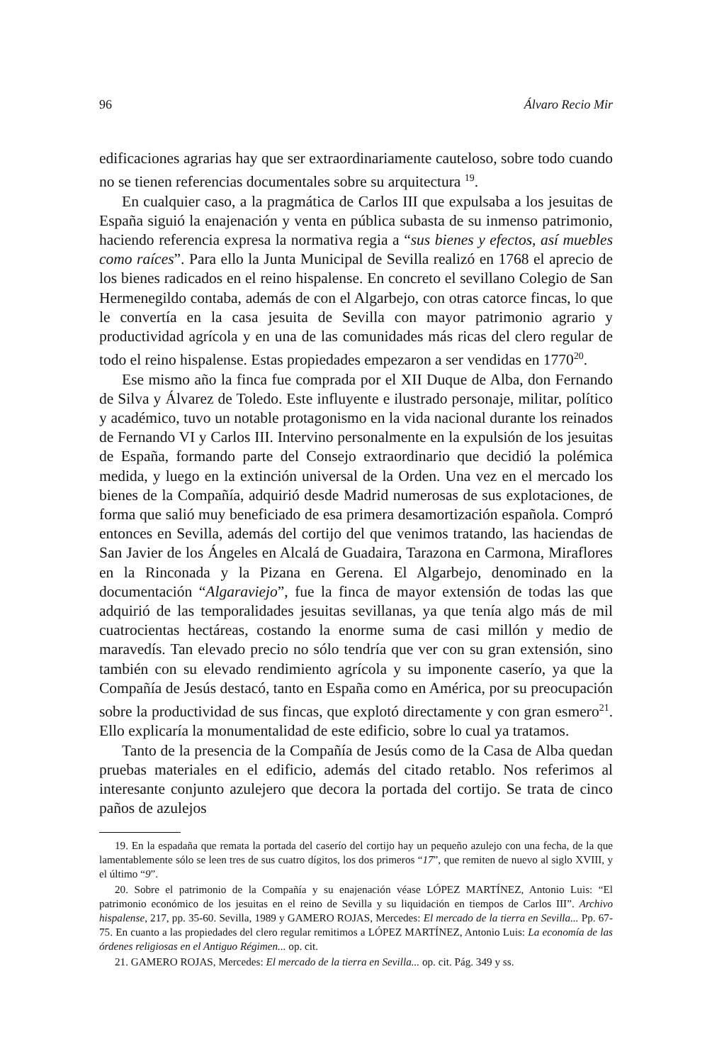96 Álvaro Recio Mir
edificaciones agrarias hay que ser extraordinariamente cauteloso, sobre todo cuando no se tienen referencias documentales sobre su arquitectura <sup>19</sup>.
En cualquier caso, a la pragmática de Carlos III que expulsaba a los jesuitas de España siguió la enajenación y venta en pública subasta de su inmenso patrimonio, haciendo referencia expresa la normativa regia a “sus bienes y efectos, así muebles como raíces”. Para ello la Junta Municipal de Sevilla realizó en 1768 el aprecio de los bienes radicados en el reino hispalense. En concreto el sevillano Colegio de San Hermenegildo contaba, además de con el Algarbejo, con otras catorce fincas, lo que le convertía en la casa jesuita de Sevilla con mayor patrimonio agrario y productividad agrícola y en una de las comunidades más ricas del clero regular de todo el reino hispalense. Estas propiedades empezaron a ser vendidas en 1770<sup>20</sup>.
Ese mismo año la finca fue comprada por el XII Duque de Alba, don Fernando de Silva y Álvarez de Toledo. Este influyente e ilustrado personaje, militar, político y académico, tuvo un notable protagonismo en la vida nacional durante los reinados de Fernando VI y Carlos III. Intervino personalmente en la expulsión de los jesuitas de España, formando parte del Consejo extraordinario que decidió la polémica medida, y luego en la extinción universal de la Orden. Una vez en el mercado los bienes de la Compañía, adquirió desde Madrid numerosas de sus explotaciones, de forma que salió muy beneficiado de esa primera desamortización española. Compró entonces en Sevilla, además del cortijo del que venimos tratando, las haciendas de San Javier de los Ángeles en Alcalá de Guadaira, Tarazona en Carmona, Miraflores en la Rinconada y la Pizana en Gerena. El Algarbejo, denominado en la documentación “Algaraviejo”, fue la finca de mayor extensión de todas las que adquirió de las temporalidades jesuitas sevillanas, ya que tenía algo más de mil cuatrocientas hectáreas, costando la enorme suma de casi millón y medio de maravedís. Tan elevado precio no sólo tendría que ver con su gran extensión, sino también con su elevado rendimiento agrícola y su imponente caserío, ya que la Compañía de Jesús destacó, tanto en España como en América, por su preocupación sobre la productividad de sus fincas, que explotó directamente y con gran esmero<sup>21</sup>. Ello explicaría la monumentalidad de este edificio, sobre lo cual ya tratamos.
Tanto de la presencia de la Compañía de Jesús como de la Casa de Alba quedan pruebas materiales en el edificio, además del citado retablo. Nos referimos al interesante conjunto azulejero que decora la portada del cortijo. Se trata de cinco paños de azulejos
19. En la espadaña que remata la portada del caserío del cortijo hay un pequeño azulejo con una fecha, de la que lamentablemente sólo se leen tres de sus cuatro dígitos, los dos primeros “17”, que remiten de nuevo al siglo XVIII, y el último “9”.
20. Sobre el patrimonio de la Compañía y su enajenación véase LÓPEZ MARTÍNEZ, Antonio Luis: “El patrimonio económico de los jesuitas en el reino de Sevilla y su liquidación en tiempos de Carlos III”. Archivo hispalense, 217, pp. 35-60. Sevilla, 1989 y GAMERO ROJAS, Mercedes: El mercado de la tierra en Sevilla... Pp. 67-75. En cuanto a las propiedades del clero regular remitimos a LÓPEZ MARTÍNEZ, Antonio Luis: La economía de las órdenes religiosas en el Antiguo Régimen... op. cit.
21. GAMERO ROJAS, Mercedes: El mercado de la tierra en Sevilla... op. cit. Pág. 349 y ss.